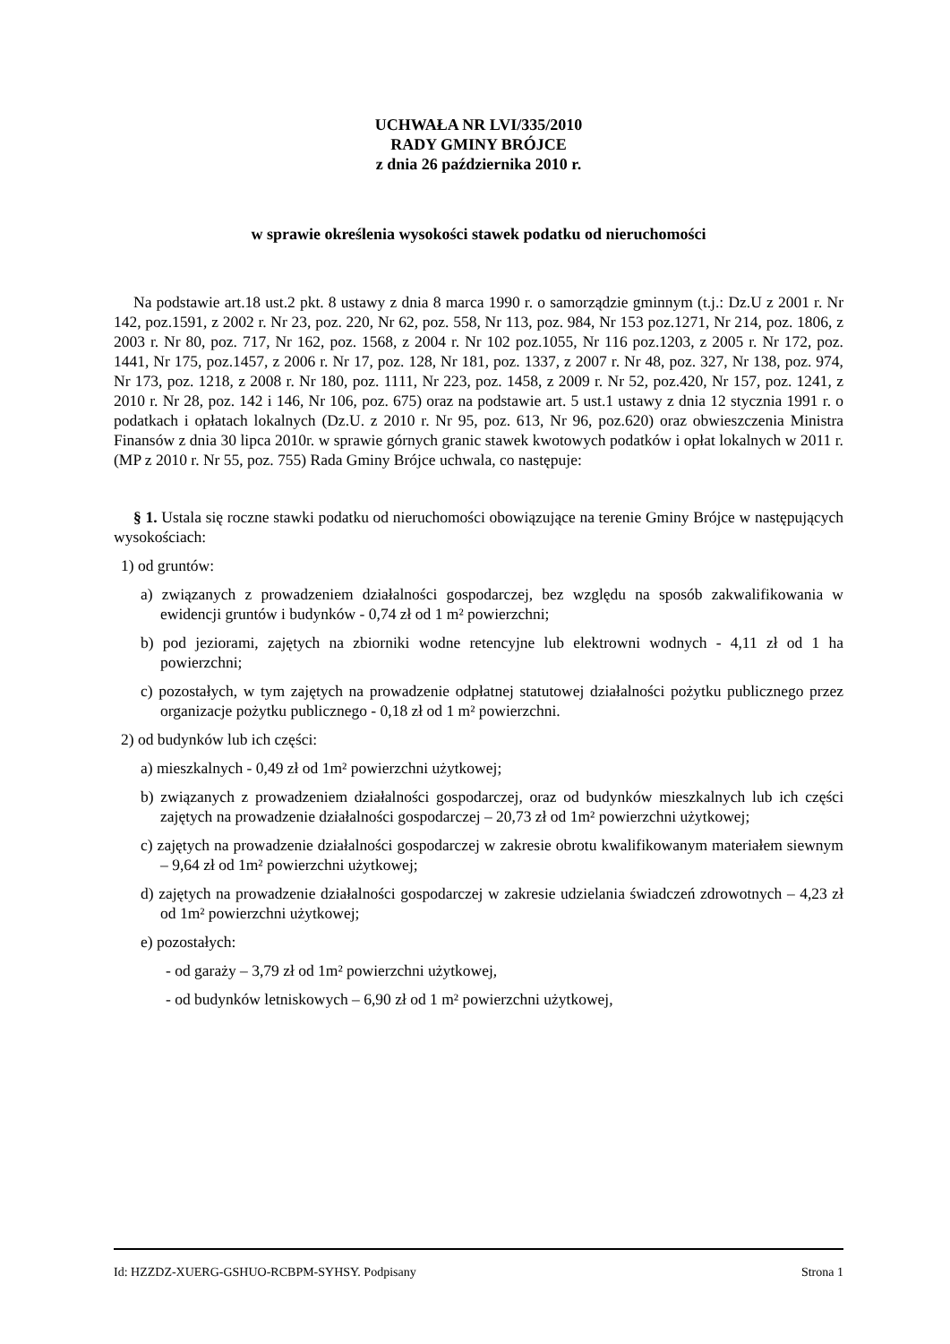UCHWAŁA NR LVI/335/2010
RADY GMINY BRÓJCE
z dnia 26 października 2010 r.
w sprawie określenia wysokości stawek podatku od nieruchomości
Na podstawie art.18 ust.2 pkt. 8 ustawy z dnia 8 marca 1990 r. o samorządzie gminnym (t.j.: Dz.U z 2001 r. Nr 142, poz.1591, z 2002 r. Nr 23, poz. 220, Nr 62, poz. 558, Nr 113, poz. 984, Nr 153 poz.1271, Nr 214, poz. 1806, z 2003 r. Nr 80, poz. 717, Nr 162, poz. 1568, z 2004 r. Nr 102 poz.1055, Nr 116 poz.1203, z 2005 r. Nr 172, poz. 1441, Nr 175, poz.1457, z 2006 r. Nr 17, poz. 128, Nr 181, poz. 1337, z 2007 r. Nr 48, poz. 327, Nr 138, poz. 974, Nr 173, poz. 1218, z 2008 r. Nr 180, poz. 1111, Nr 223, poz. 1458, z 2009 r. Nr 52, poz.420, Nr 157, poz. 1241, z 2010 r. Nr 28, poz. 142 i 146, Nr 106, poz. 675) oraz na podstawie art. 5 ust.1 ustawy z dnia 12 stycznia 1991 r. o podatkach i opłatach lokalnych (Dz.U. z 2010 r. Nr 95, poz. 613, Nr 96, poz.620) oraz obwieszczenia Ministra Finansów z dnia 30 lipca 2010r. w sprawie górnych granic stawek kwotowych podatków i opłat lokalnych w 2011 r. (MP z 2010 r. Nr 55, poz. 755) Rada Gminy Brójce uchwala, co następuje:
§ 1. Ustala się roczne stawki podatku od nieruchomości obowiązujące na terenie Gminy Brójce w następujących wysokościach:
1) od gruntów:
a) związanych z prowadzeniem działalności gospodarczej, bez względu na sposób zakwalifikowania w ewidencji gruntów i budynków - 0,74 zł od 1 m² powierzchni;
b) pod jeziorami, zajętych na zbiorniki wodne retencyjne lub elektrowni wodnych - 4,11 zł od 1 ha powierzchni;
c) pozostałych, w tym zajętych na prowadzenie odpłatnej statutowej działalności pożytku publicznego przez organizacje pożytku publicznego - 0,18 zł od 1 m² powierzchni.
2) od budynków lub ich części:
a) mieszkalnych - 0,49 zł od 1m² powierzchni użytkowej;
b) związanych z prowadzeniem działalności gospodarczej, oraz od budynków mieszkalnych lub ich części zajętych na prowadzenie działalności gospodarczej – 20,73 zł od 1m² powierzchni użytkowej;
c) zajętych na prowadzenie działalności gospodarczej w zakresie obrotu kwalifikowanym materiałem siewnym – 9,64 zł od 1m² powierzchni użytkowej;
d) zajętych na prowadzenie działalności gospodarczej w zakresie udzielania świadczeń zdrowotnych – 4,23 zł od 1m² powierzchni użytkowej;
e) pozostałych:
- od garaży – 3,79 zł od 1m² powierzchni użytkowej,
- od budynków letniskowych – 6,90 zł od 1 m² powierzchni użytkowej,
Id: HZZDZ-XUERG-GSHUO-RCBPM-SYHSY. Podpisany Strona 1